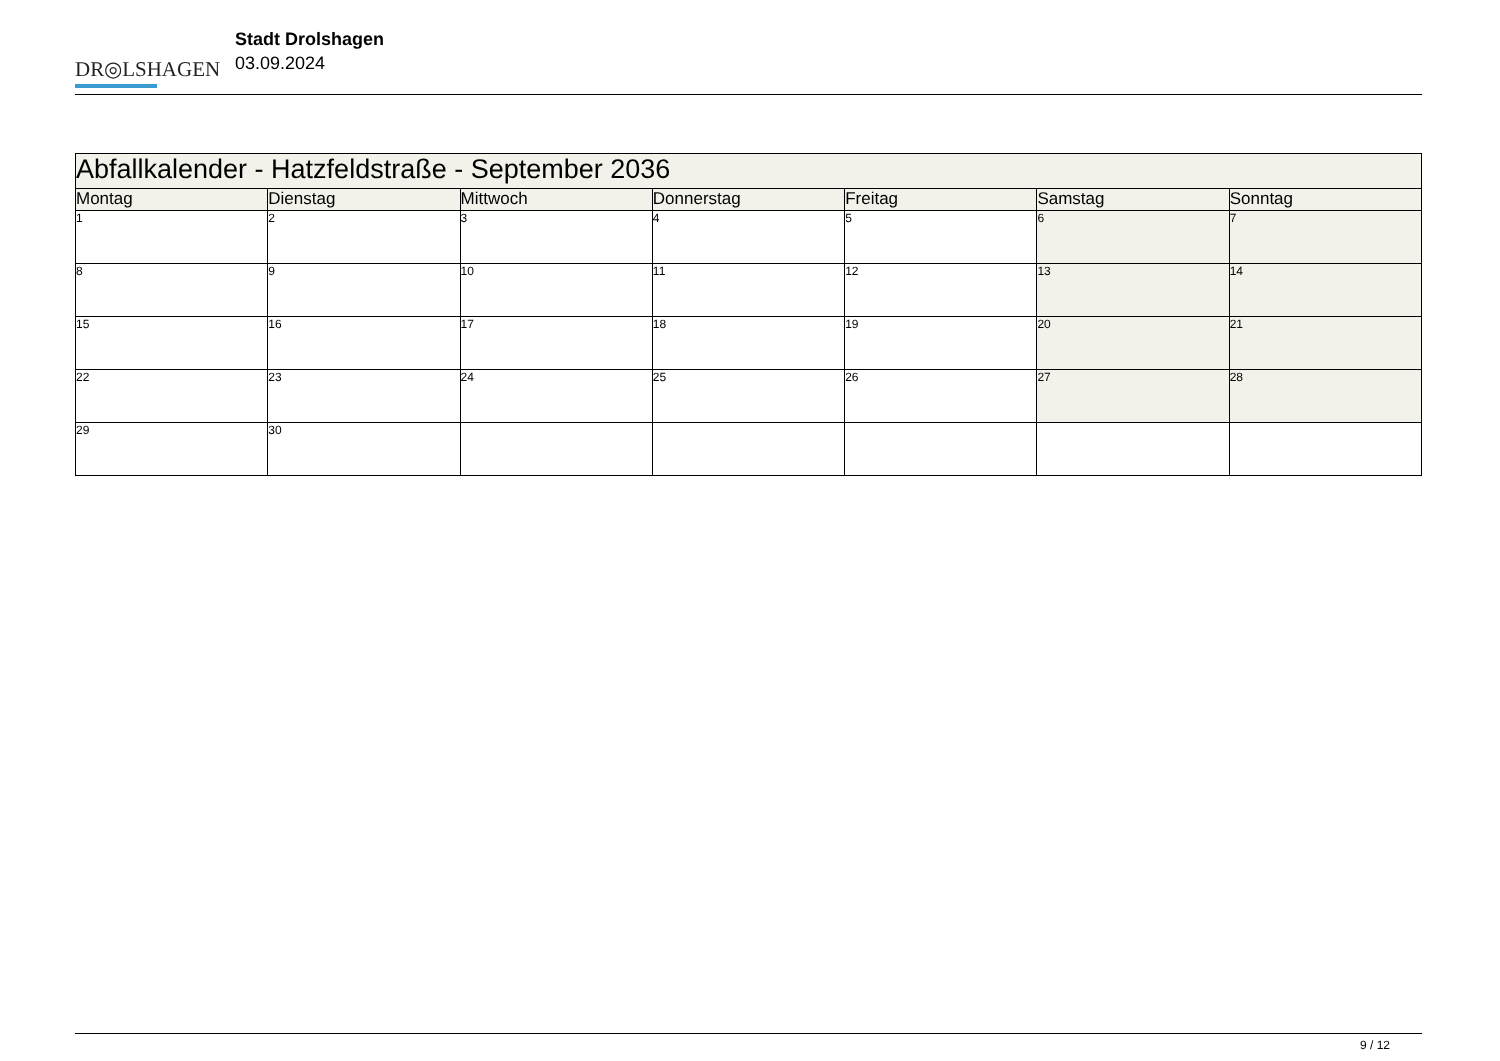DR◎LSHAGEN
Stadt Drolshagen
03.09.2024
| Abfallkalender - Hatzfeldstraße - September 2036 | | | | | | |
| --- | --- | --- | --- | --- | --- | --- |
| Montag | Dienstag | Mittwoch | Donnerstag | Freitag | Samstag | Sonntag |
| 1 | 2 | 3 | 4 | 5 | 6 | 7 |
| 8 | 9 | 10 | 11 | 12 | 13 | 14 |
| 15 | 16 | 17 | 18 | 19 | 20 | 21 |
| 22 | 23 | 24 | 25 | 26 | 27 | 28 |
| 29 | 30 | | | | | |
9 / 12